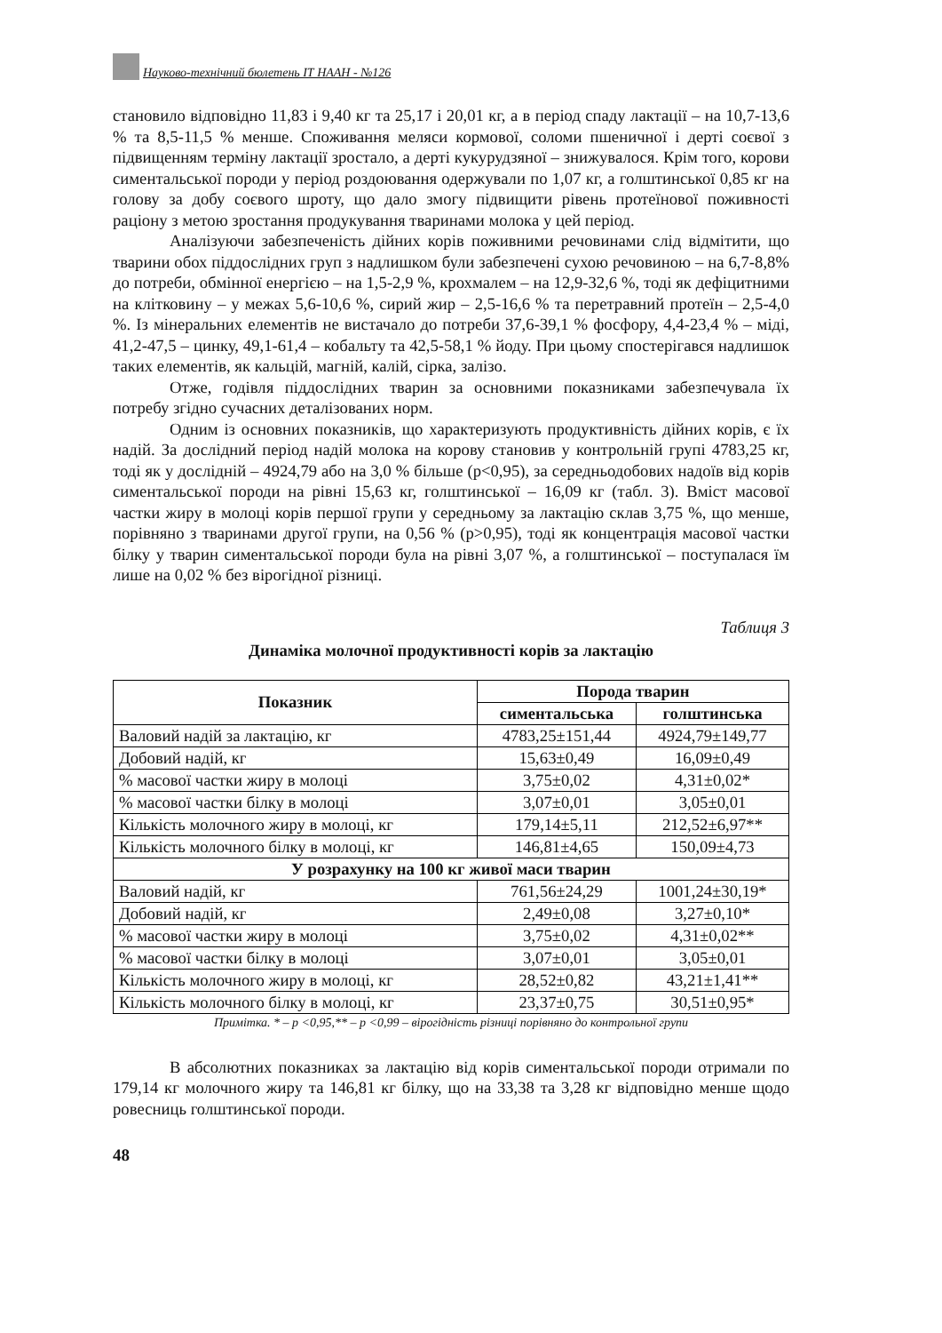Науково-технічний бюлетень ІТ НААН - №126
становило відповідно 11,83 і 9,40 кг та 25,17 і 20,01 кг, а в період спаду лактації – на 10,7-13,6 % та 8,5-11,5 % менше. Споживання меляси кормової, соломи пшеничної і дерті соєвої з підвищенням терміну лактації зростало, а дерті кукурудзяної – знижувалося. Крім того, корови симентальської породи у період роздоювання одержували по 1,07 кг, а голштинської 0,85 кг на голову за добу соєвого шроту, що дало змогу підвищити рівень протеїнової поживності раціону з метою зростання продукування тваринами молока у цей період.
Аналізуючи забезпеченість дійних корів поживними речовинами слід відмітити, що тварини обох піддослідних груп з надлишком були забезпечені сухою речовиною – на 6,7-8,8% до потреби, обмінної енергією – на 1,5-2,9 %, крохмалем – на 12,9-32,6 %, тоді як дефіцитними на клітковину – у межах 5,6-10,6 %, сирий жир – 2,5-16,6 % та перетравний протеїн – 2,5-4,0 %. Із мінеральних елементів не вистачало до потреби 37,6-39,1 % фосфору, 4,4-23,4 % – міді, 41,2-47,5 – цинку, 49,1-61,4 – кобальту та 42,5-58,1 % йоду. При цьому спостерігався надлишок таких елементів, як кальцій, магній, калій, сірка, залізо.
Отже, годівля піддослідних тварин за основними показниками забезпечувала їх потребу згідно сучасних деталізованих норм.
Одним із основних показників, що характеризують продуктивність дійних корів, є їх надій. За дослідний період надій молока на корову становив у контрольній групі 4783,25 кг, тоді як у дослідній – 4924,79 або на 3,0 % більше (р<0,95), за середньодобових надоїв від корів симентальської породи на рівні 15,63 кг, голштинської – 16,09 кг (табл. 3). Вміст масової частки жиру в молоці корів першої групи у середньому за лактацію склав 3,75 %, що менше, порівняно з тваринами другої групи, на 0,56 % (р>0,95), тоді як концентрація масової частки білку у тварин симентальської породи була на рівні 3,07 %, а голштинської – поступалася їм лише на 0,02 % без вірогідної різниці.
Таблиця 3
Динаміка молочної продуктивності корів за лактацію
| Показник | Порода тварин | |
| --- | --- | --- |
| | симентальська | голштинська |
| Валовий надій за лактацію, кг | 4783,25±151,44 | 4924,79±149,77 |
| Добовий надій, кг | 15,63±0,49 | 16,09±0,49 |
| % масової частки жиру в молоці | 3,75±0,02 | 4,31±0,02* |
| % масової частки білку в молоці | 3,07±0,01 | 3,05±0,01 |
| Кількість молочного жиру в молоці, кг | 179,14±5,11 | 212,52±6,97** |
| Кількість молочного білку в молоці, кг | 146,81±4,65 | 150,09±4,73 |
| У розрахунку на 100 кг живої маси тварин | | |
| Валовий надій, кг | 761,56±24,29 | 1001,24±30,19* |
| Добовий надій, кг | 2,49±0,08 | 3,27±0,10* |
| % масової частки жиру в молоці | 3,75±0,02 | 4,31±0,02** |
| % масової частки білку в молоці | 3,07±0,01 | 3,05±0,01 |
| Кількість молочного жиру в молоці, кг | 28,52±0,82 | 43,21±1,41** |
| Кількість молочного білку в молоці, кг | 23,37±0,75 | 30,51±0,95* |
Примітка. * – р <0,95,** – р <0,99 – вірогідність різниці порівняно до контрольної групи
В абсолютних показниках за лактацію від корів симентальської породи отримали по 179,14 кг молочного жиру та 146,81 кг білку, що на 33,38 та 3,28 кг відповідно менше щодо ровесниць голштинської породи.
48